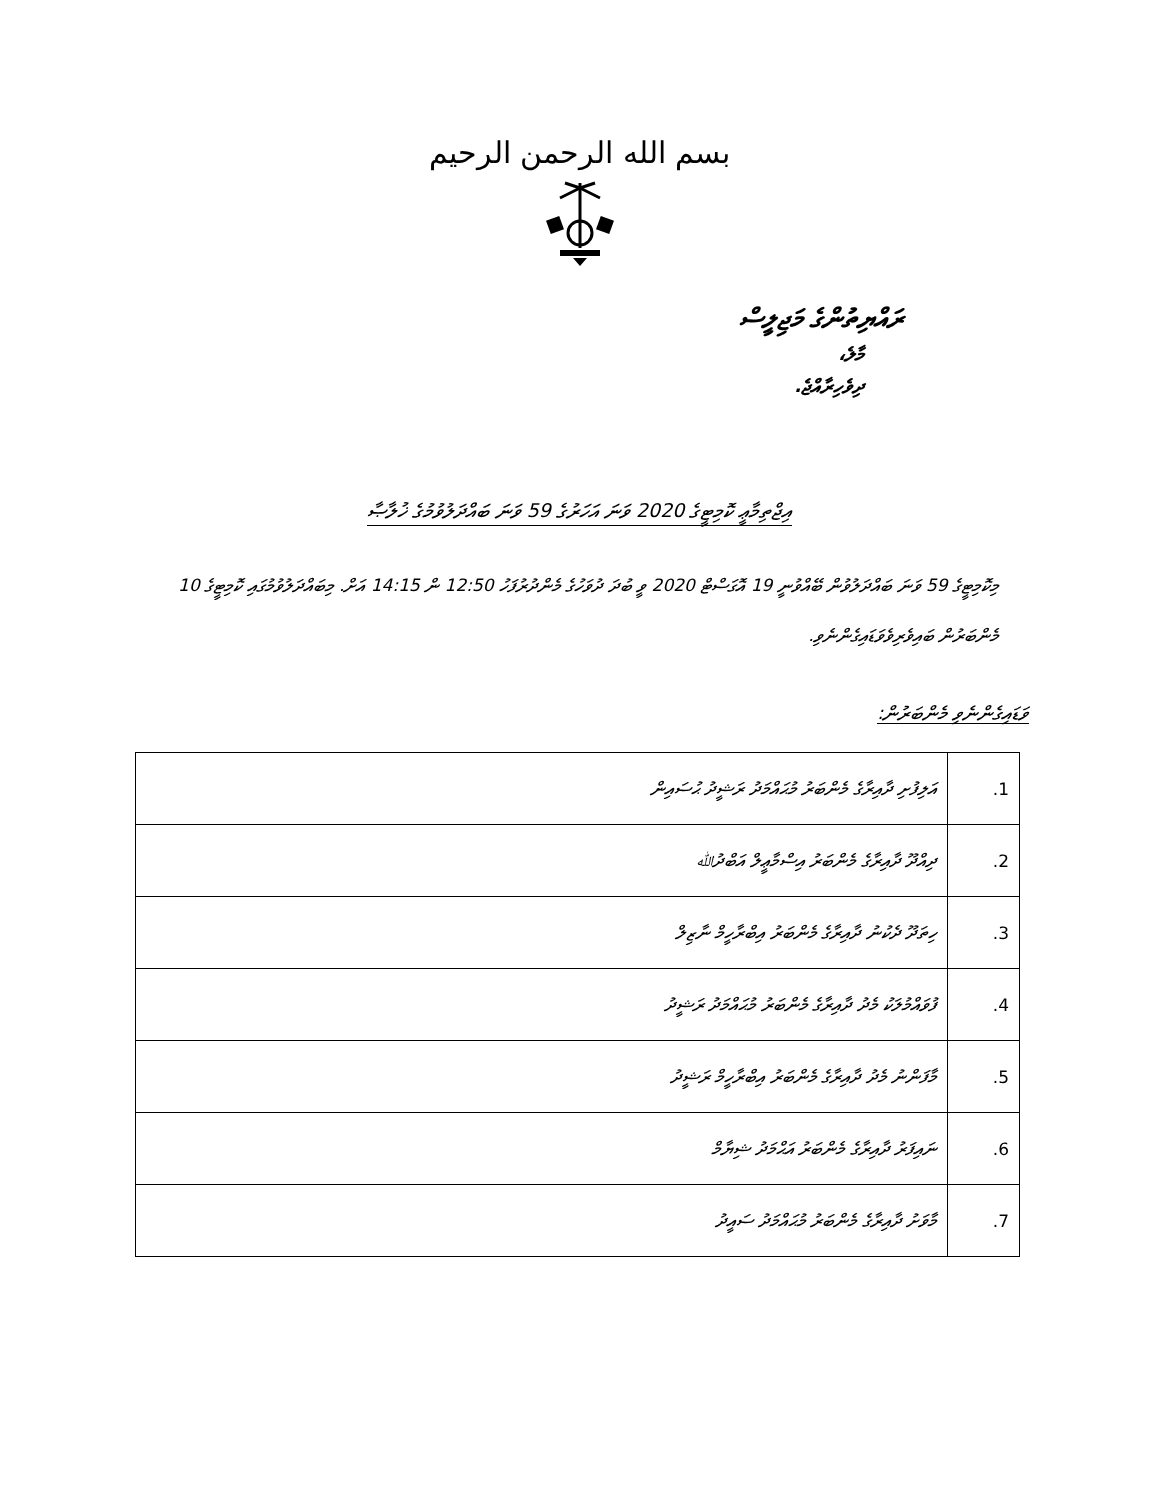بسم الله الرحمن الرحيم
ރައްޔިތުންގެ މަޖިލީސް
މާލެ،
ދިވެހިރާއްޖެ.
އިޖްތިމާޢީ ކޮމިޓީގެ 2020 ވަނަ އަހަރުގެ 59 ވަނަ ބައްދަލުވުމުގެ ޚުލާޞާ
މިކޮމިޓީގެ 59 ވަނަ ބައްދަލުވުން ބޭއްވުނީ 19 އޮގަސްޓް 2020 ވީ ބުދަ ދުވަހުގެ މެންދުރުފަހު 12:50 ން 14:15 އަށް. މިބައްދަލުވުމުގައި ކޮމިޓީގެ 10 މެންބަރުން ބައިވެރިވެވަޑައިގެންނެވި.
ވަޑައިގެންނެވި މެންބަރުން:
| 1. | އަލިފުށި ދާއިރާގެ މެންބަރު މުޙައްމަދު ރަޝީދު ޙުސައިން |
| 2. | ދިއްދޫ ދާއިރާގެ މެންބަރު އިސްމާޢީލް އަބްދުﷲ |
| 3. | ހިތަދޫ ދެކުނު ދާއިރާގެ މެންބަރު އިބްރާހީމް ނާޒިލް |
| 4. | ފުވައްމުލަކު މެދު ދާއިރާގެ މެންބަރު މުޙައްމަދު ރަޝީދު |
| 5. | މާފަންނު މެދު ދާއިރާގެ މެންބަރު އިބްރާހީމް ރަޝީދު |
| 6. | ނައިފަރު ދާއިރާގެ މެންބަރު އަޙްމަދު ޝިޔާމް |
| 7. | މާވަށު ދާއިރާގެ މެންބަރު މުޙައްމަދު ސައީދު |